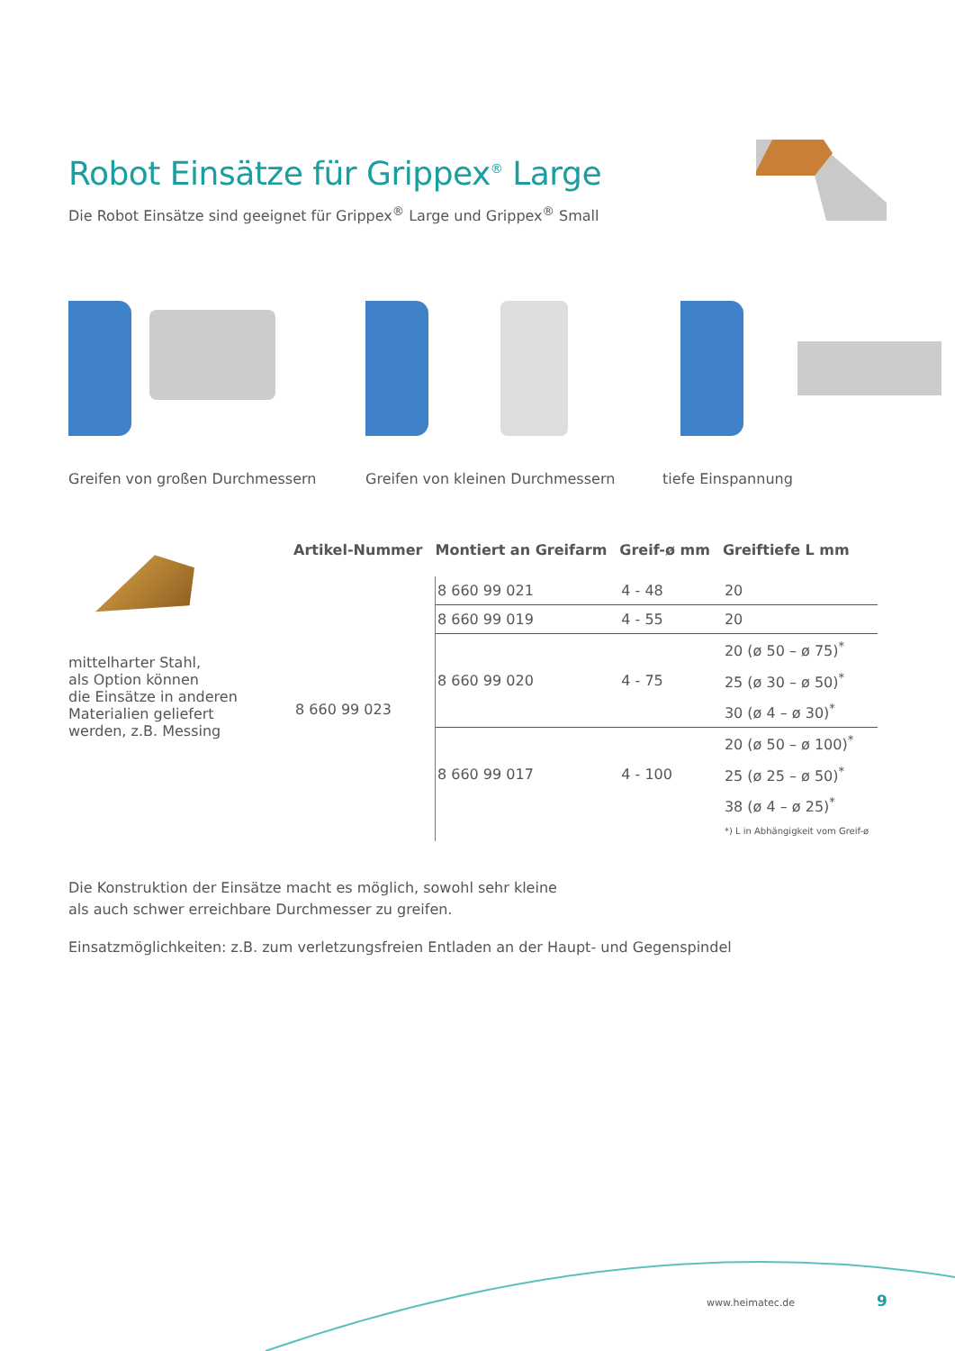Robot Einsätze für Grippex<sup>®</sup> Large
Die Robot Einsätze sind geeignet für Grippex<sup>®</sup> Large und Grippex<sup>®</sup> Small
Greifen von großen Durchmessern Greifen von kleinen Durchmessern tiefe Einspannung
mittelharter Stahl,
als Option können
die Einsätze in anderen
Materialien geliefert
werden, z.B. Messing
| Artikel-Nummer | Montiert an Greifarm | Greif-ø mm | Greiftiefe L mm |
| --- | --- | --- | --- |
| 8 660 99 023 | 8 660 99 021 | 4 - 48 | 20 |
| | 8 660 99 019 | 4 - 55 | 20 |
| | 8 660 99 020 | 4 - 75 | 20 (ø 50 – ø 75)<sup>*</sup> |
| | | | 25 (ø 30 – ø 50)<sup>*</sup> |
| | | | 30 (ø 4 – ø 30)<sup>*</sup> |
| | 8 660 99 017 | 4 - 100 | 20 (ø 50 – ø 100)<sup>*</sup> |
| | | | 25 (ø 25 – ø 50)<sup>*</sup> |
| | | | 38 (ø 4 – ø 25)<sup>*</sup> |
| | | | *) L in Abhängigkeit vom Greif-ø |
Die Konstruktion der Einsätze macht es möglich, sowohl sehr kleine
als auch schwer erreichbare Durchmesser zu greifen.
Einsatzmöglichkeiten: z.B. zum verletzungsfreien Entladen an der Haupt- und Gegenspindel
www.heimatec.de 9